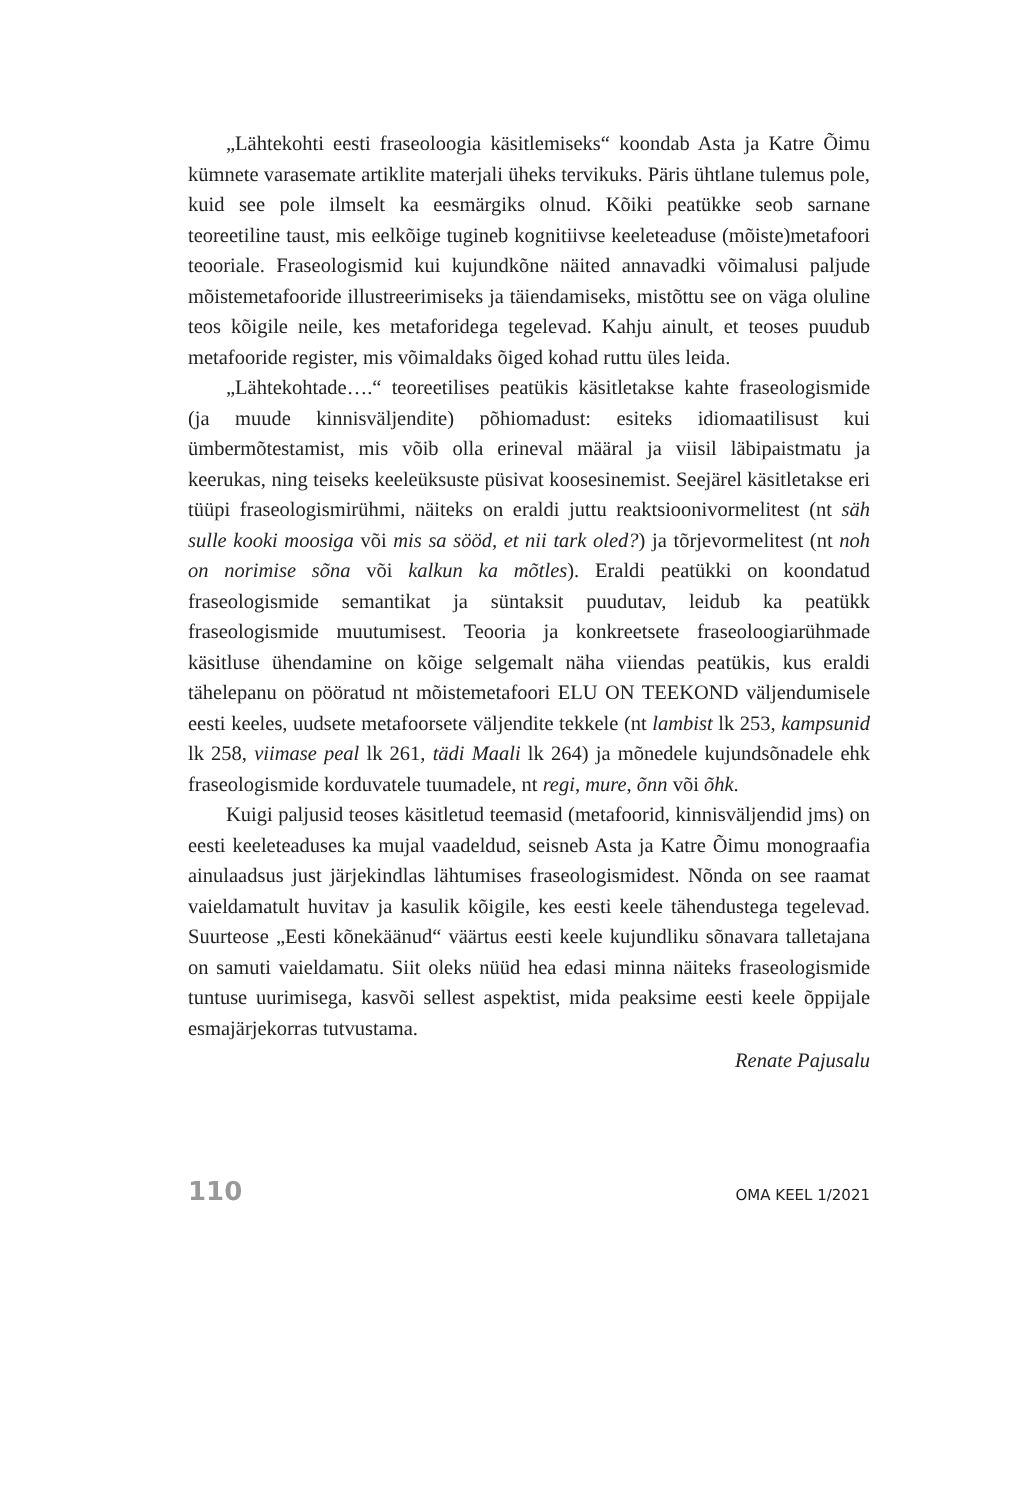„Lähtekohti eesti fraseoloogia käsitlemiseks“ koondab Asta ja Katre Õimu kümnete varasemate artiklite materjali üheks tervikuks. Päris ühtlane tulemus pole, kuid see pole ilmselt ka eesmärgiks olnud. Kõiki peatükke seob sarnane teoreetiline taust, mis eelkõige tugineb kognitiivse keeleteaduse (mõiste)metafoori teooriale. Fraseologismid kui kujundkõne näited annavadki võimalusi paljude mõistemetafooride illustreerimiseks ja täiendamiseks, mistõttu see on väga oluline teos kõigile neile, kes metaforidega tegelevad. Kahju ainult, et teoses puudub metafooride register, mis võimaldaks õiged kohad ruttu üles leida.
„Lähtekohtade….“ teoreetilises peatükis käsitletakse kahte fraseologismide (ja muude kinnisväljendite) põhiomadust: esiteks idiomaatilisust kui ümbermõtestamist, mis võib olla erineval määral ja viisil läbipaistmatu ja keerukas, ning teiseks keeleüksuste püsivat koosesinemist. Seejärel käsitletakse eri tüüpi fraseologismirühmi, näiteks on eraldi juttu reaktsioonivormelitest (nt säh sulle kooki moosiga või mis sa sööd, et nii tark oled?) ja tõrjevormelitest (nt noh on norimise sõna või kalkun ka mõtles). Eraldi peatükki on koondatud fraseologismide semantikat ja süntaksit puudutav, leidub ka peatükk fraseologismide muutumisest. Teooria ja konkreetsete fraseoloogiarühmade käsitluse ühendamine on kõige selgemalt näha viiendas peatükis, kus eraldi tähelepanu on pööratud nt mõistemetafoori ELU ON TEEKOND väljendumisele eesti keeles, uudsete metafoorsete väljendite tekkele (nt lambist lk 253, kampsunid lk 258, viimase peal lk 261, tädi Maali lk 264) ja mõnedele kujundsõnadele ehk fraseologismide korduvatele tuumadele, nt regi, mure, õnn või õhk.
Kuigi paljusid teoses käsitletud teemasid (metafoorid, kinnisväljendid jms) on eesti keeleteaduses ka mujal vaadeldud, seisneb Asta ja Katre Õimu monograafia ainulaadsus just järjekindlas lähtumises fraseologismidest. Nõnda on see raamat vaieldamatult huvitav ja kasulik kõigile, kes eesti keele tähendustega tegelevad. Suurteose „Eesti kõnekäänud“ väärtus eesti keele kujundliku sõnavara talletajana on samuti vaieldamatu. Siit oleks nüüd hea edasi minna näiteks fraseologismide tuntuse uurimisega, kasvõi sellest aspektist, mida peaksime eesti keele õppijale esmajärjekorras tutvustama.
Renate Pajusalu
110 OMA KEEL 1/2021